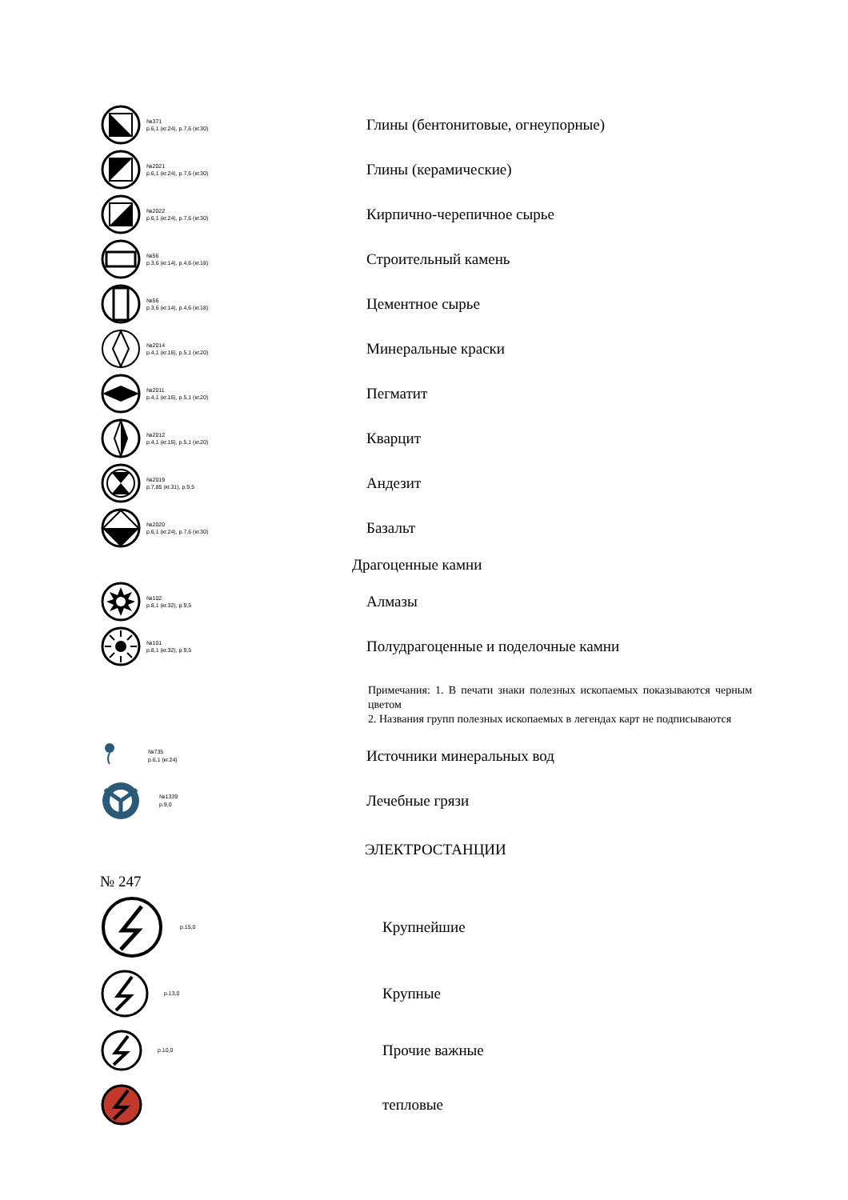№371
р.6,1 (кг.24), р.7,6 (кг.30)
Глины (бентонитовые, огнеупорные)
№2021
р.6,1 (кг.24), р.7,6 (кг.30)
Глины (керамические)
№2022
р.6,1 (кг.24), р.7,6 (кг.30)
Кирпично-черепичное сырье
№56
р.3,6 (кг.14), р.4,6 (кг.18)
Строительный камень
№56
р.3,6 (кг.14), р.4,6 (кг.18)
Цементное сырье
№2014
р.4,1 (кг.16), р.5,1 (кг.20)
Минеральные краски
№2011
р.4,1 (кг.16), р.5,1 (кг.20)
Пегматит
№2012
р.4,1 (кг.16), р.5,1 (кг.20)
Кварцит
№2019
р.7,85 (кг.31), р.9,5
Андезит
№2020
р.6,1 (кг.24), р.7,6 (кг.30)
Базальт
Драгоценные камни
№102
р.8,1 (кг.32), р.9,5
Алмазы
№101
р.8,1 (кг.32), р.9,5
Полудрагоценные и поделочные камни
Примечания: 1. В печати знаки полезных ископаемых показываются черным цветом
2. Названия групп полезных ископаемых в легендах карт не подписываются
№735
р.6,1 (кг.24)
Источники минеральных вод
№1339
р.9,0
Лечебные грязи
ЭЛЕКТРОСТАНЦИИ
№ 247
р.15,0
Крупнейшие
р.13,0
Крупные
р.10,0
Прочие важные
тепловые